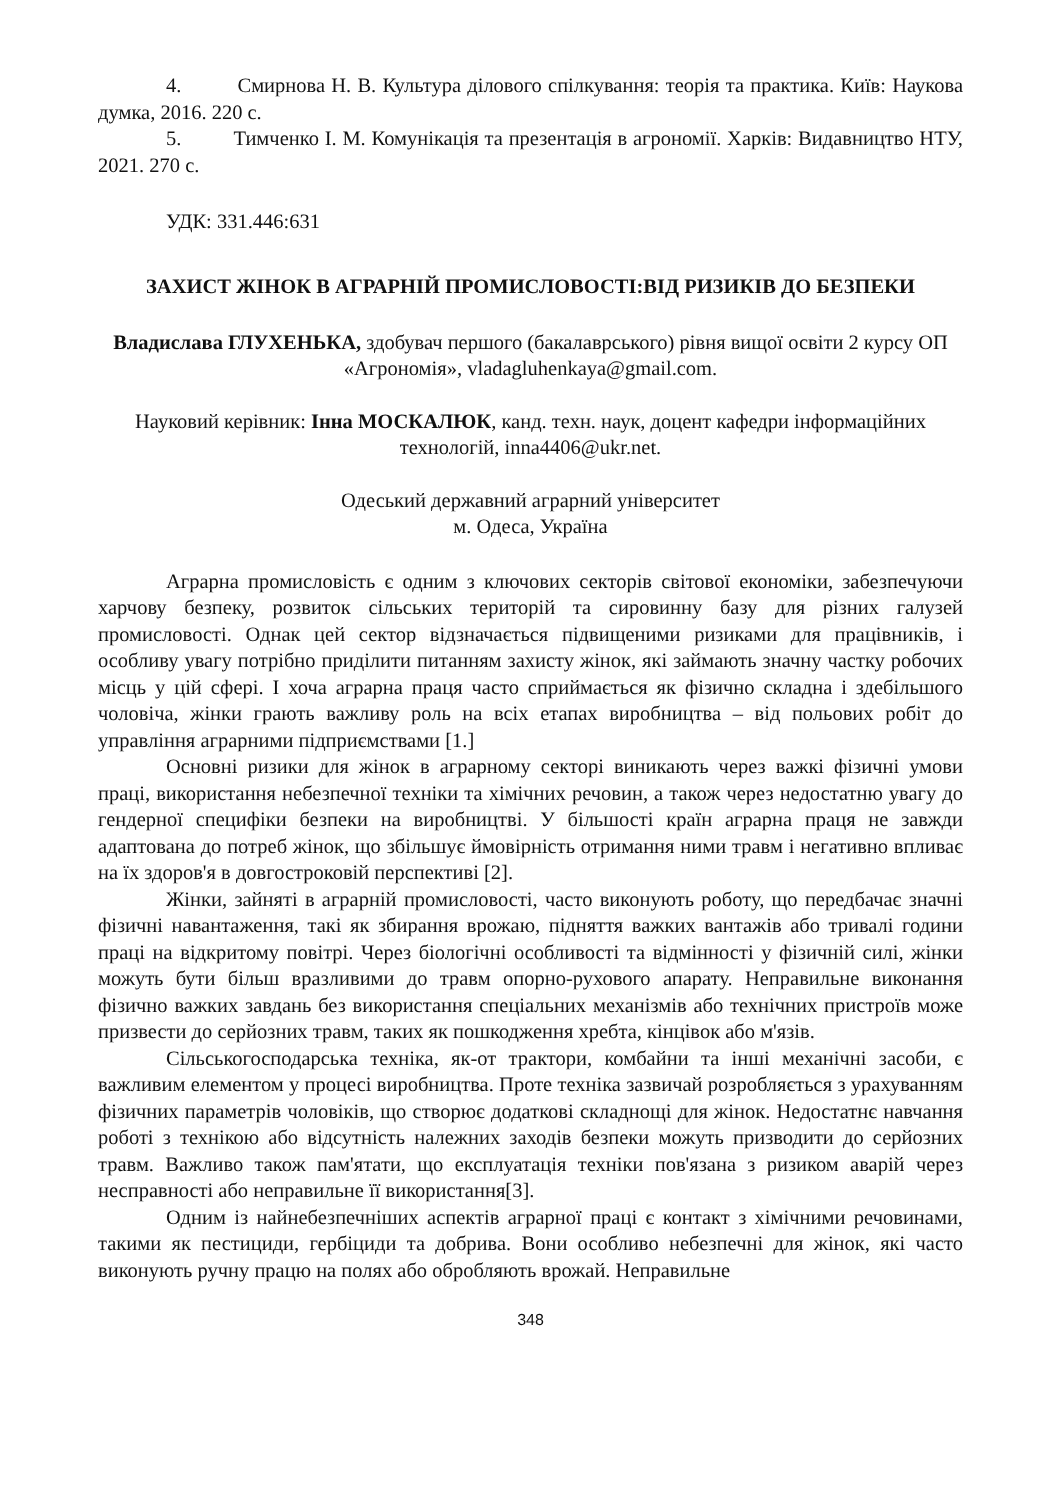4. Смирнова Н. В. Культура ділового спілкування: теорія та практика. Київ: Наукова думка, 2016. 220 с.
5. Тимченко І. М. Комунікація та презентація в агрономії. Харків: Видавництво НТУ, 2021. 270 с.
УДК: 331.446:631
ЗАХИСТ ЖІНОК В АГРАРНІЙ ПРОМИСЛОВОСТІ:ВІД РИЗИКІВ ДО БЕЗПЕКИ
Владислава ГЛУХЕНЬКА, здобувач першого (бакалаврського) рівня вищої освіти 2 курсу ОП «Агрономія», vladagluhenkaya@gmail.com.
Науковий керівник: Інна МОСКАЛЮК, канд. техн. наук, доцент кафедри інформаційних технологій, inna4406@ukr.net.
Одеський державний аграрний університет
м. Одеса, Україна
Аграрна промисловість є одним з ключових секторів світової економіки, забезпечуючи харчову безпеку, розвиток сільських територій та сировинну базу для різних галузей промисловості. Однак цей сектор відзначається підвищеними ризиками для працівників, і особливу увагу потрібно приділити питанням захисту жінок, які займають значну частку робочих місць у цій сфері. І хоча аграрна праця часто сприймається як фізично складна і здебільшого чоловіча, жінки грають важливу роль на всіх етапах виробництва – від польових робіт до управління аграрними підприємствами [1.]
Основні ризики для жінок в аграрному секторі виникають через важкі фізичні умови праці, використання небезпечної техніки та хімічних речовин, а також через недостатню увагу до гендерної специфіки безпеки на виробництві. У більшості країн аграрна праця не завжди адаптована до потреб жінок, що збільшує ймовірність отримання ними травм і негативно впливає на їх здоров'я в довгостроковій перспективі [2].
Жінки, зайняті в аграрній промисловості, часто виконують роботу, що передбачає значні фізичні навантаження, такі як збирання врожаю, підняття важких вантажів або тривалі години праці на відкритому повітрі. Через біологічні особливості та відмінності у фізичній силі, жінки можуть бути більш вразливими до травм опорно-рухового апарату. Неправильне виконання фізично важких завдань без використання спеціальних механізмів або технічних пристроїв може призвести до серйозних травм, таких як пошкодження хребта, кінцівок або м'язів.
Сільськогосподарська техніка, як-от трактори, комбайни та інші механічні засоби, є важливим елементом у процесі виробництва. Проте техніка зазвичай розробляється з урахуванням фізичних параметрів чоловіків, що створює додаткові складнощі для жінок. Недостатнє навчання роботі з технікою або відсутність належних заходів безпеки можуть призводити до серйозних травм. Важливо також пам'ятати, що експлуатація техніки пов'язана з ризиком аварій через несправності або неправильне її використання[3].
Одним із найнебезпечніших аспектів аграрної праці є контакт з хімічними речовинами, такими як пестициди, гербіциди та добрива. Вони особливо небезпечні для жінок, які часто виконують ручну працю на полях або обробляють врожай. Неправильне
348